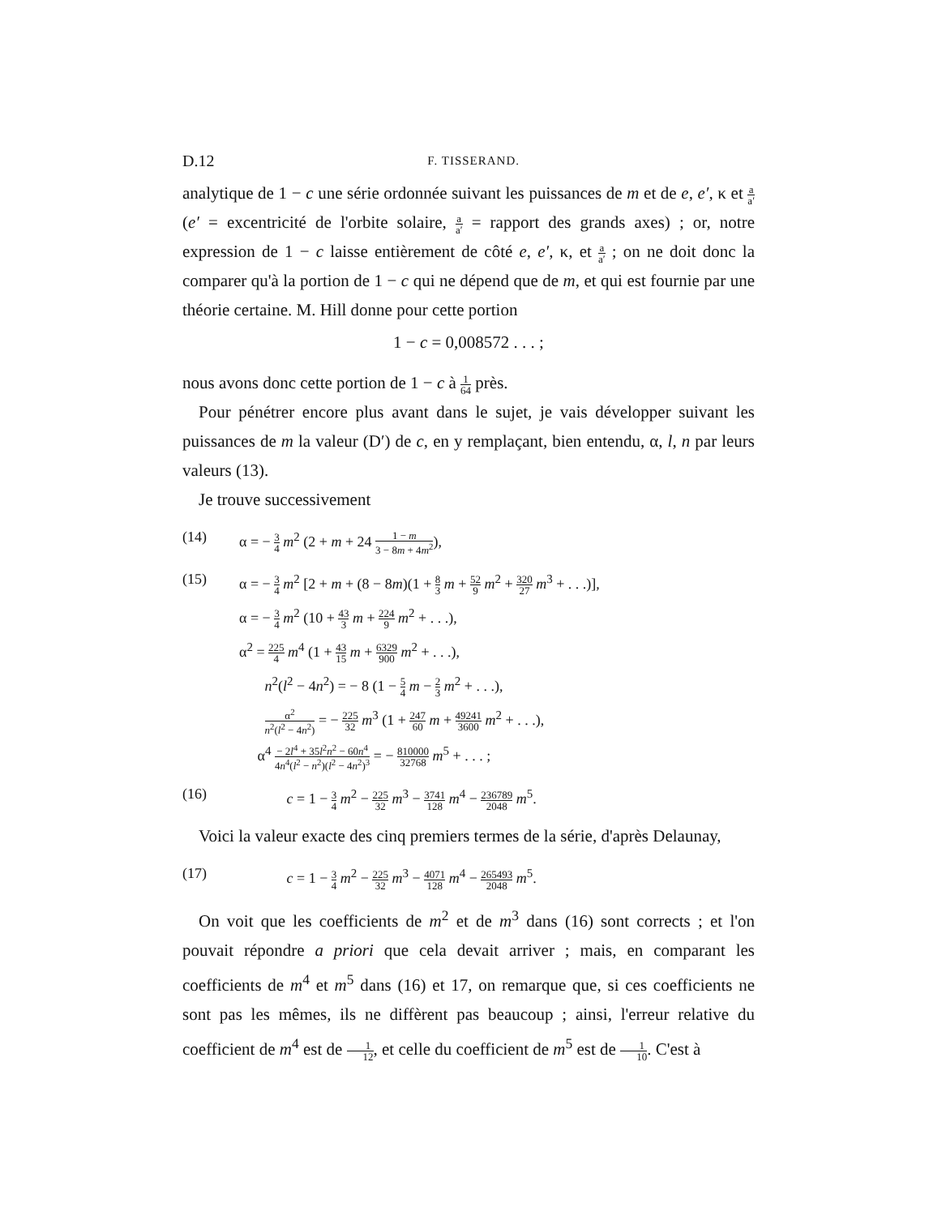D.12 F. TISSERAND.
analytique de 1 − c une série ordonnée suivant les puissances de m et de e, e′, κ et a a′ (e′ = excentricité de l'orbite solaire, a a′ = rapport des grands axes) ; or, notre expression de 1 − c laisse entièrement de côté e, e′, κ, et a a′ ; on ne doit donc la comparer qu'à la portion de 1 − c qui ne dépend que de m, et qui est fournie par une théorie certaine. M. Hill donne pour cette portion
1 − c = 0,008572 . . . ;
nous avons donc cette portion de 1 − c à 1 64 près.
Pour pénétrer encore plus avant dans le sujet, je vais développer suivant les puissances de m la valeur (D′) de c, en y remplaçant, bien entendu, α, l, n par leurs valeurs (13).
Je trouve successivement
(14) α = − 3 4 m<sup>2</sup> (2 + m + 24 1 − m 3 − 8m + 4m<sup>2</sup>),
(15) α = − 3 4 m<sup>2</sup> [2 + m + (8 − 8m)(1 + 8 3 m + 52 9 m<sup>2</sup> + 320 27 m<sup>3</sup> + . . .)],
α = − 3 4 m<sup>2</sup> (10 + 43 3 m + 224 9 m<sup>2</sup> + . . .),
α<sup>2</sup> = 225 4 m<sup>4</sup> (1 + 43 15 m + 6329 900 m<sup>2</sup> + . . .),
n<sup>2</sup>(l<sup>2</sup> − 4n<sup>2</sup>) = − 8 (1 − 5 4 m − 2 3 m<sup>2</sup> + . . .),
α<sup>2</sup> n<sup>2</sup>(l<sup>2</sup> − 4n<sup>2</sup>) = − 225 32 m<sup>3</sup> (1 + 247 60 m + 49241 3600 m<sup>2</sup> + . . .),
α<sup>4</sup> − 2l<sup>4</sup> + 35l<sup>2</sup>n<sup>2</sup> − 60n<sup>4</sup> 4n<sup>4</sup>(l<sup>2</sup> − n<sup>2</sup>)(l<sup>2</sup> − 4n<sup>2</sup>)<sup>3</sup> = − 810000 32768 m<sup>5</sup> + . . . ;
(16) c = 1 − 3 4 m<sup>2</sup> − 225 32 m<sup>3</sup> − 3741 128 m<sup>4</sup> − 236789 2048 m<sup>5</sup>.
Voici la valeur exacte des cinq premiers termes de la série, d'après Delaunay,
(17) c = 1 − 3 4 m<sup>2</sup> − 225 32 m<sup>3</sup> − 4071 128 m<sup>4</sup> − 265493 2048 m<sup>5</sup>.
On voit que les coefficients de m<sup>2</sup> et de m<sup>3</sup> dans (16) sont corrects ; et l'on pouvait répondre a priori que cela devait arriver ; mais, en comparant les coefficients de m<sup>4</sup> et m<sup>5</sup> dans (16) et 17, on remarque que, si ces coefficients ne sont pas les mêmes, ils ne diffèrent pas beaucoup ; ainsi, l'erreur relative du coefficient de m<sup>4</sup> est de 1 12, et celle du coefficient de m<sup>5</sup> est de 1 10. C'est à